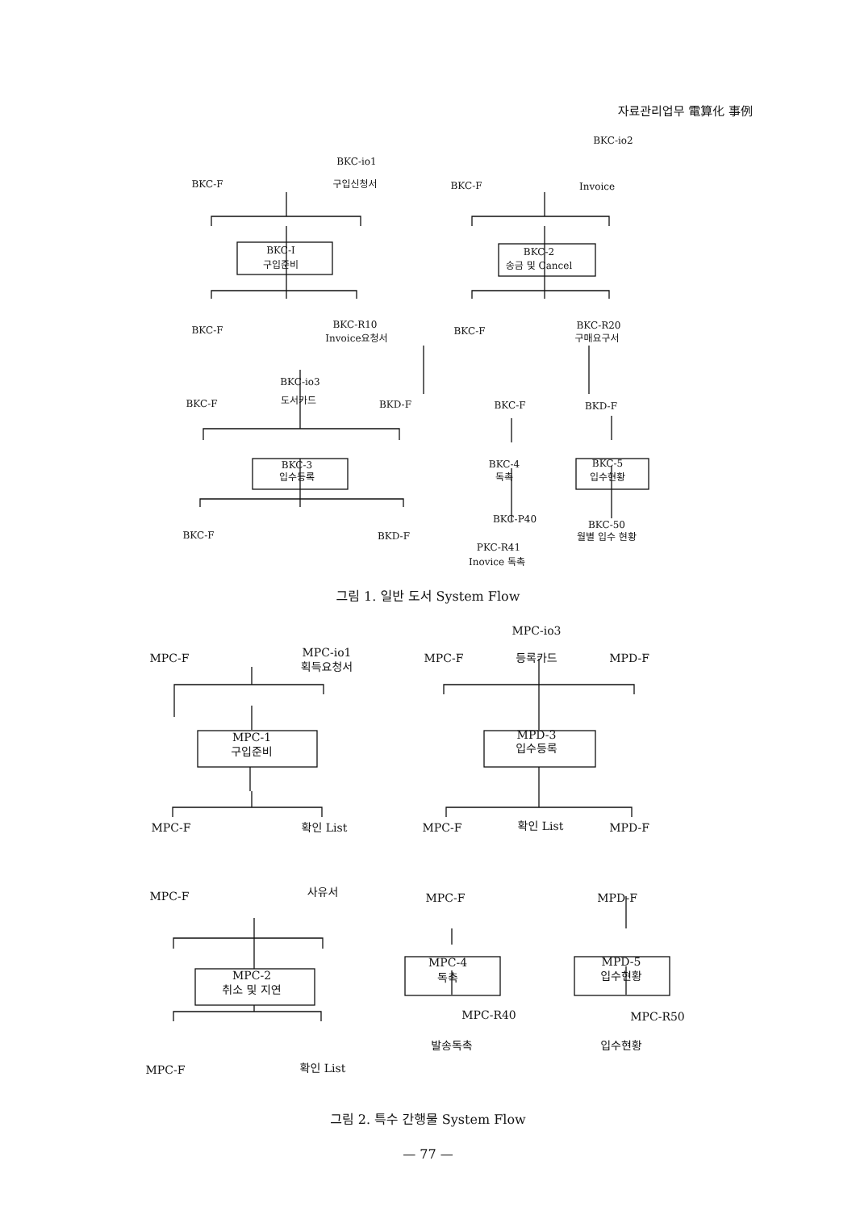자료관리업무 電算化 事例
BKC-F
BKC-io1
구입신청서
BKC-F
BKC-io2
Invoice
BKC-I
구입준비
BKC-2
송금 및 Cancel
BKC-F
BKC-R10
Invoice요청서
BKC-F
BKC-R20
구매요구서
BKC-io3
BKC-F
도서카드
BKD-F
BKC-F
BKD-F
BKC-3
입수등록
BKC-4
독촉
BKC-5
입수현황
BKC-F
BKD-F
BKC-P40
PKC-R41
Inovice 독촉
BKC-50
월별 입수 현황
MPC-F
MPC-io1
획득요청서
MPC-F
MPC-io3
등록카드
MPD-F
MPC-1
구입준비
MPD-3
입수등록
MPC-F
확인 List
MPC-F
확인 List
MPD-F
MPC-F
사유서
MPC-F
MPD-F
MPC-2
취소 및 지연
MPC-4
독촉
MPD-5
입수현황
MPC-R40
MPC-R50
발송독촉
입수현황
MPC-F
확인 List
그림 1. 일반 도서 System Flow
그림 2. 특수 간행물 System Flow
— 77 —